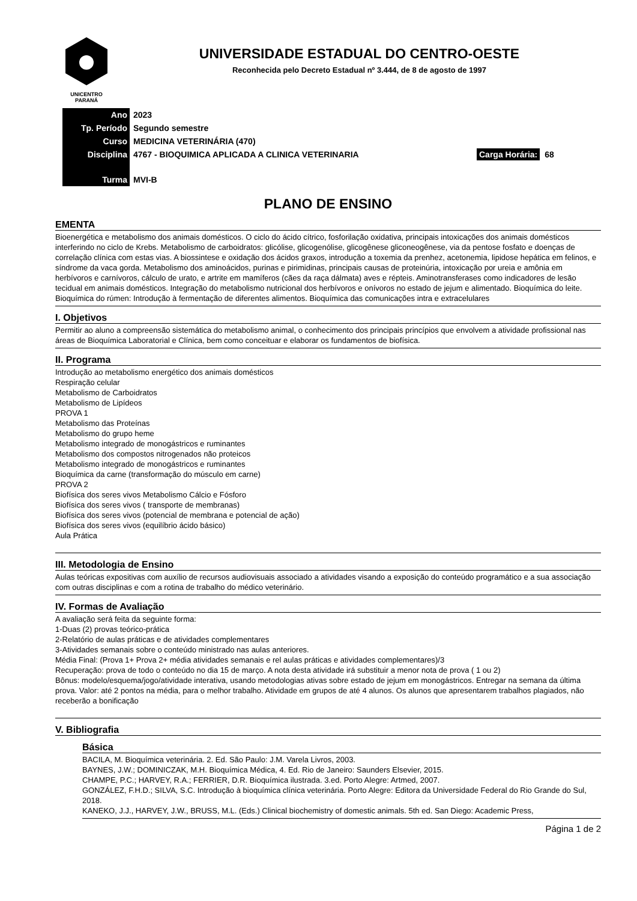UNICENTRO
PARANÁ
UNIVERSIDADE ESTADUAL DO CENTRO-OESTE
Reconhecida pelo Decreto Estadual nº 3.444, de 8 de agosto de 1997
| Ano | 2023 | |
| Tp. Período | Segundo semestre | |
| Curso | MEDICINA VETERINÁRIA (470) | |
| Disciplina | 4767 - BIOQUIMICA APLICADA A CLINICA VETERINARIA | Carga Horária: 68 |
| Turma | MVI-B | |
PLANO DE ENSINO
EMENTA
Bioenergética e metabolismo dos animais domésticos. O ciclo do ácido cítrico, fosforilação oxidativa, principais intoxicações dos animais domésticos interferindo no ciclo de Krebs. Metabolismo de carboidratos: glicólise, glicogenólise, glicogênese gliconeogênese, via da pentose fosfato e doenças de correlação clínica com estas vias. A biossintese e oxidação dos ácidos graxos, introdução a toxemia da prenhez, acetonemia, lipidose hepática em felinos, e síndrome da vaca gorda. Metabolismo dos aminoácidos, purinas e pirimidinas, principais causas de proteinúria, intoxicação por ureia e amônia em herbívoros e carnívoros, cálculo de urato, e artrite em mamíferos (cães da raça dálmata) aves e répteis. Aminotransferases como indicadores de lesão tecidual em animais domésticos. Integração do metabolismo nutricional dos herbívoros e onívoros no estado de jejum e alimentado. Bioquímica do leite. Bioquímica do rúmen: Introdução à fermentação de diferentes alimentos. Bioquímica das comunicações intra e extracelulares
I. Objetivos
Permitir ao aluno a compreensão sistemática do metabolismo animal, o conhecimento dos principais princípios que envolvem a atividade profissional nas áreas de Bioquímica Laboratorial e Clínica, bem como conceituar e elaborar os fundamentos de biofísica.
II. Programa
Introdução ao metabolismo energético dos animais domésticos
Respiração celular
Metabolismo de Carboidratos
Metabolismo de Lipídeos
PROVA 1
Metabolismo das Proteínas
Metabolismo do grupo heme
Metabolismo integrado de monogástricos e ruminantes
Metabolismo dos compostos nitrogenados não proteicos
Metabolismo integrado de monogástricos e ruminantes
Bioquímica da carne (transformação do músculo em carne)
PROVA 2
Biofísica dos seres vivos Metabolismo Cálcio e Fósforo
Biofísica dos seres vivos ( transporte de membranas)
Biofísica dos seres vivos (potencial de membrana e potencial de ação)
Biofísica dos seres vivos (equilíbrio ácido básico)
Aula Prática
III. Metodologia de Ensino
Aulas teóricas expositivas com auxílio de recursos audiovisuais associado a atividades visando a exposição do conteúdo programático e a sua associação com outras disciplinas e com a rotina de trabalho do médico veterinário.
IV. Formas de Avaliação
A avaliação será feita da seguinte forma:
1-Duas (2) provas teórico-prática
2-Relatório de aulas práticas e de atividades complementares
3-Atividades semanais sobre o conteúdo ministrado nas aulas anteriores.
Média Final: (Prova 1+ Prova 2+ média atividades semanais e rel aulas práticas e atividades complementares)/3
Recuperação: prova de todo o conteúdo no dia 15 de março. A nota desta atividade irá substituir a menor nota de prova ( 1 ou 2)
Bônus: modelo/esquema/jogo/atividade interativa, usando metodologias ativas sobre estado de jejum em monogástricos. Entregar na semana da última prova. Valor: até 2 pontos na média, para o melhor trabalho. Atividade em grupos de até 4 alunos. Os alunos que apresentarem trabalhos plagiados, não receberão a bonificação
V. Bibliografia
Básica
BACILA, M. Bioquímica veterinária. 2. Ed. São Paulo: J.M. Varela Livros, 2003.
BAYNES, J.W.; DOMINICZAK, M.H. Bioquímica Médica, 4. Ed. Rio de Janeiro: Saunders Elsevier, 2015.
CHAMPE, P.C.; HARVEY, R.A.; FERRIER, D.R. Bioquímica ilustrada. 3.ed. Porto Alegre: Artmed, 2007.
GONZÁLEZ, F.H.D.; SILVA, S.C. Introdução à bioquímica clínica veterinária. Porto Alegre: Editora da Universidade Federal do Rio Grande do Sul, 2018.
KANEKO, J.J., HARVEY, J.W., BRUSS, M.L. (Eds.) Clinical biochemistry of domestic animals. 5th ed. San Diego: Academic Press,
Página 1 de 2